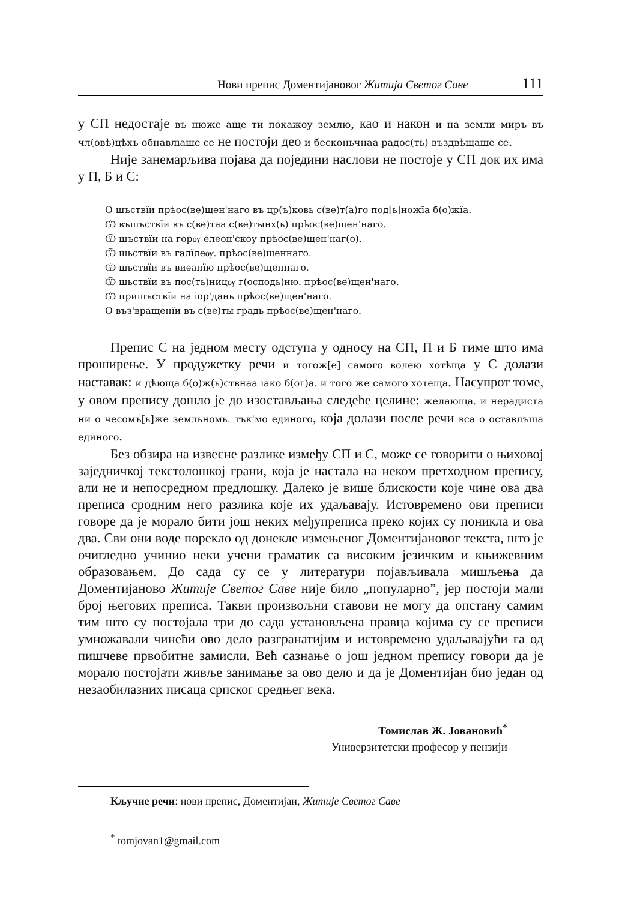Нови препис Доментијановог Житија Светог Саве 111
у СП недостаје въ нюже аще ти покажоу землю, као и након и на земли миръ въ чл(овѣ)цѣхъ обнавлıаше се не постоји део и бесконьчнаа радос(ть) въздвѣщаше се.
Није занемарљива појава да поједини наслови не постоје у СП док их има у П, Б и С:
О шъствїи прѣос(ве)щен'наго въ цр(ъ)ковь с(ве)т(а)го под[ь]ножїа б(о)жїа.
Ѿ въшъствїи въ с(ве)таа с(ве)тынх(ь) прѣос(ве)щен'наго.
Ѿ шъствїи на горѹ елеон'скоу прѣос(ве)щен'наг(о).
Ѿ шьствїи въ галїлеѹ. прѣос(ве)щеннаго.
Ѿ шьствїи въ виѳанїю прѣос(ве)щеннаго.
Ѿ шьствїи въ пос(ть)ницѹ г(осподь)ню. прѣос(ве)щен'наго.
Ѿ пришъствїи на іор'дань прѣос(ве)щен'наго.
О въз'вращенїи въ с(ве)ты градь прѣос(ве)щен'наго.
Препис С на једном месту одступа у односу на СП, П и Б тиме што има проширење. У продужетку речи и тогож[е] самого волею хотѣща у С долази наставак: и дѣюща б(о)ж(ь)ствнаа ıако б(ог)а. и того же самого хотеща. Насупрот томе, у овом препису дошло је до изостављања следеће целине: желающа. и нерадиста ни о чесомъ[ь]же земльномь. тък'мо единого, која долази после речи вса о оставлъша единого.
Без обзира на извесне разлике између СП и С, може се говорити о њиховој заједничкој текстолошкој грани, која је настала на неком претходном препису, али не и непосредном предлошку. Далеко је више блискости које чине ова два преписа сродним него разлика које их удаљавају. Истовремено ови преписи говоре да је морало бити још неких међупреписа преко којих су поникла и ова два. Сви они воде порекло од донекле измењеног Доментијановог текста, што је очигледно учинио неки учени граматик са високим језичким и књижевним образовањем. До сада су се у литератури појављивала мишљења да Доментијаново Житије Светог Саве није било „популарно”, јер постоји мали број његових преписа. Такви произвољни ставови не могу да опстану самим тим што су постојала три до сада установљена правца којима су се преписи умножавали чинећи ово дело разгранатијим и истовремено удаљавајући га од пишчеве првобитне замисли. Већ сазнање о још једном препису говори да је морало постојати живље занимање за ово дело и да је Доментијан био један од незаобилазних писаца српског средњег века.
Томислав Ж. Јовановић<sup>*</sup>
Универзитетски професор у пензији
Кључне речи: нови препис, Доментијан, Житије Светог Саве
<sup>*</sup> tomjovan1@gmail.com